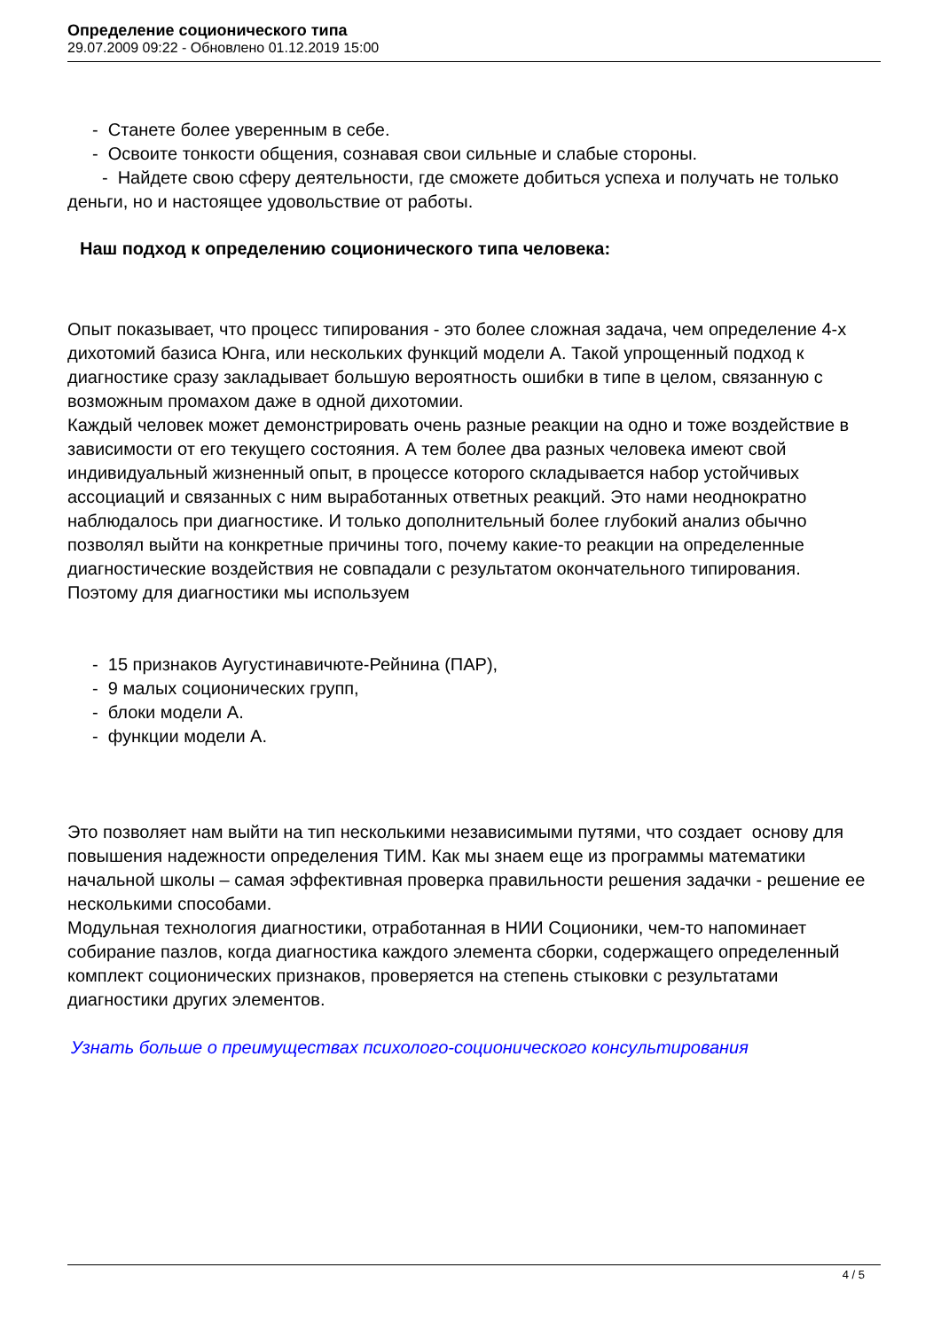Определение соционического типа
29.07.2009 09:22 - Обновлено 01.12.2019 15:00
- Станете более уверенным в себе.
- Освоите тонкости общения, сознавая свои сильные и слабые стороны.
- Найдете свою сферу деятельности, где сможете добиться успеха и получать не только деньги, но и настоящее удовольствие от работы.
Наш подход к определению соционического типа человека:
Опыт показывает, что процесс типирования - это более сложная задача, чем определение 4-х дихотомий базиса Юнга, или нескольких функций модели А. Такой упрощенный подход к диагностике сразу закладывает большую вероятность ошибки в типе в целом, связанную с возможным промахом даже в одной дихотомии.
Каждый человек может демонстрировать очень разные реакции на одно и тоже воздействие в зависимости от его текущего состояния. А тем более два разных человека имеют свой индивидуальный жизненный опыт, в процессе которого складывается набор устойчивых ассоциаций и связанных с ним выработанных ответных реакций. Это нами неоднократно наблюдалось при диагностике. И только дополнительный более глубокий анализ обычно позволял выйти на конкретные причины того, почему какие-то реакции на определенные диагностические воздействия не совпадали с результатом окончательного типирования.
Поэтому для диагностики мы используем
- 15 признаков Аугустинавичюте-Рейнина (ПАР),
- 9 малых соционических групп,
- блоки модели А.
- функции модели А.
Это позволяет нам выйти на тип несколькими независимыми путями, что создает основу для повышения надежности определения ТИМ. Как мы знаем еще из программы математики начальной школы – самая эффективная проверка правильности решения задачки - решение ее несколькими способами.
Модульная технология диагностики, отработанная в НИИ Соционики, чем-то напоминает собирание пазлов, когда диагностика каждого элемента сборки, содержащего определенный комплект соционических признаков, проверяется на степень стыковки с результатами диагностики других элементов.
Узнать больше о преимуществах психолого-соционического консультирования
4 / 5